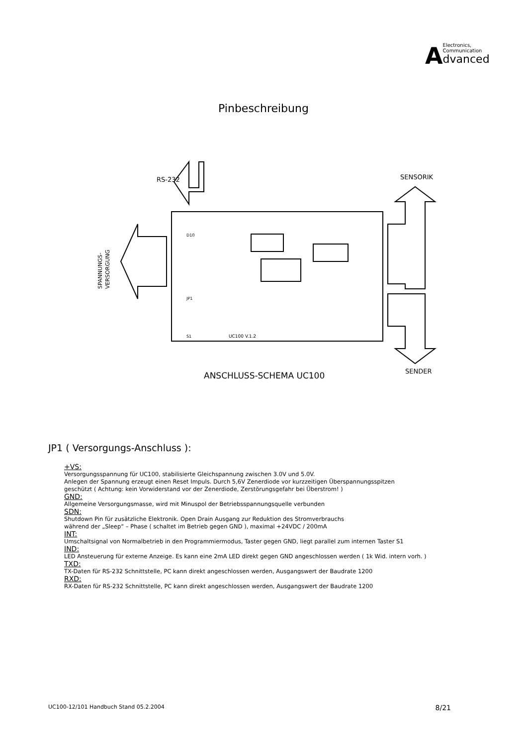AElectronics,
Communication
dvanced
Pinbeschreibung
RS-232
SENSORIK
SENDER
ANSCHLUSS-SCHEMA UC100
UC100 V.1.2
D10
JP1
S1
SPANNUNGS-
VERSORGUNG
JP1 ( Versorgungs-Anschluss ):
+VS:
Versorgungsspannung für UC100, stabilisierte Gleichspannung zwischen 3.0V und 5.0V.
Anlegen der Spannung erzeugt einen Reset Impuls. Durch 5,6V Zenerdiode vor kurzzeitigen Überspannungsspitzen
geschützt ( Achtung: kein Vorwiderstand vor der Zenerdiode, Zerstörungsgefahr bei Überstrom! )
GND:
Allgemeine Versorgungsmasse, wird mit Minuspol der Betriebsspannungsquelle verbunden
SDN:
Shutdown Pin für zusätzliche Elektronik. Open Drain Ausgang zur Reduktion des Stromverbrauchs
während der „Sleep“ – Phase ( schaltet im Betrieb gegen GND ), maximal +24VDC / 200mA
INT:
Umschaltsignal von Normalbetrieb in den Programmiermodus, Taster gegen GND, liegt parallel zum internen Taster S1
IND:
LED Ansteuerung für externe Anzeige. Es kann eine 2mA LED direkt gegen GND angeschlossen werden ( 1k Wid. intern vorh. )
TXD:
TX-Daten für RS-232 Schnittstelle, PC kann direkt angeschlossen werden, Ausgangswert der Baudrate 1200
RXD:
RX-Daten für RS-232 Schnittstelle, PC kann direkt angeschlossen werden, Ausgangswert der Baudrate 1200
UC100-12/101 Handbuch Stand 05.2.2004 8/21